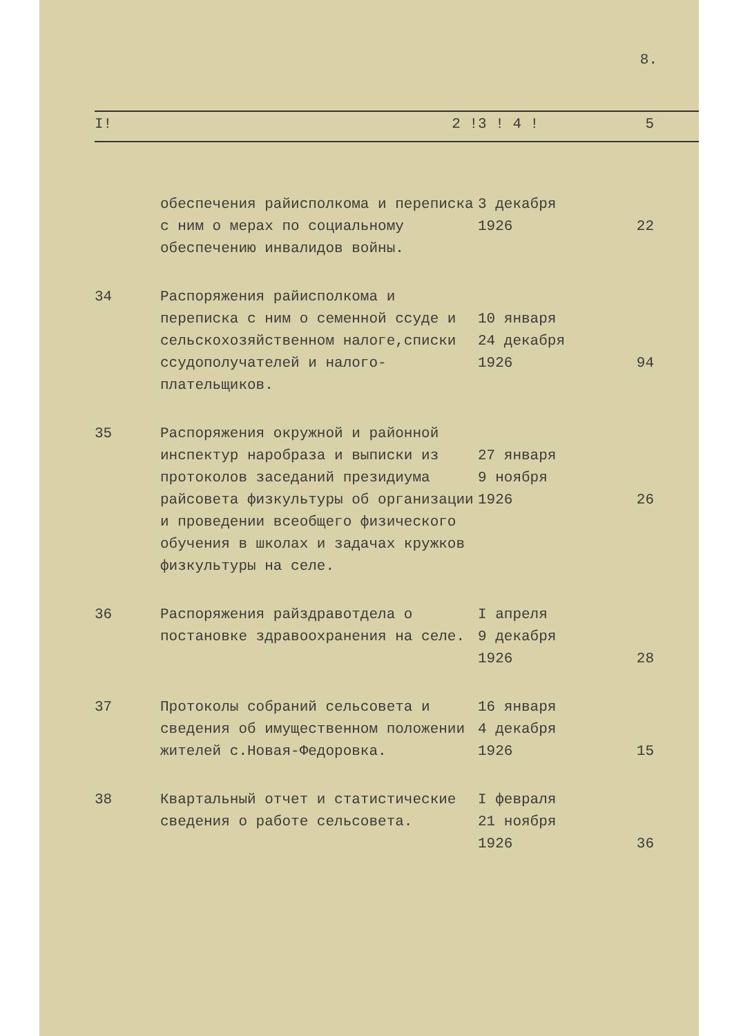8.
| I! | 2 ! | 3 ! 4 ! | 5 |
| | обеспечения райисполкома и переписка с ним о мерах по социальному обеспечению инвалидов войны. | 3 декабря 1926 | 22 |
| 34 | Распоряжения райисполкома и переписка с ним о семенной ссуде и сельскохозяйственном налоге,списки ссудополучателей и налого-плательщиков. | 10 января 24 декабря 1926 | 94 |
| 35 | Распоряжения окружной и районной инспектур наробраза и выписки из протоколов заседаний президиума райсовета физкультуры об организации и проведении всеобщего физического обучения в школах и задачах кружков физкультуры на селе. | 27 января 9 ноября 1926 | 26 |
| 36 | Распоряжения райздравотдела о постановке здравоохранения на селе. | I апреля 9 декабря 1926 | 28 |
| 37 | Протоколы собраний сельсовета и сведения об имущественном положении жителей с.Новая-Федоровка. | 16 января 4 декабря 1926 | 15 |
| 38 | Квартальный отчет и статистические сведения о работе сельсовета. | I февраля 21 ноября 1926 | 36 |